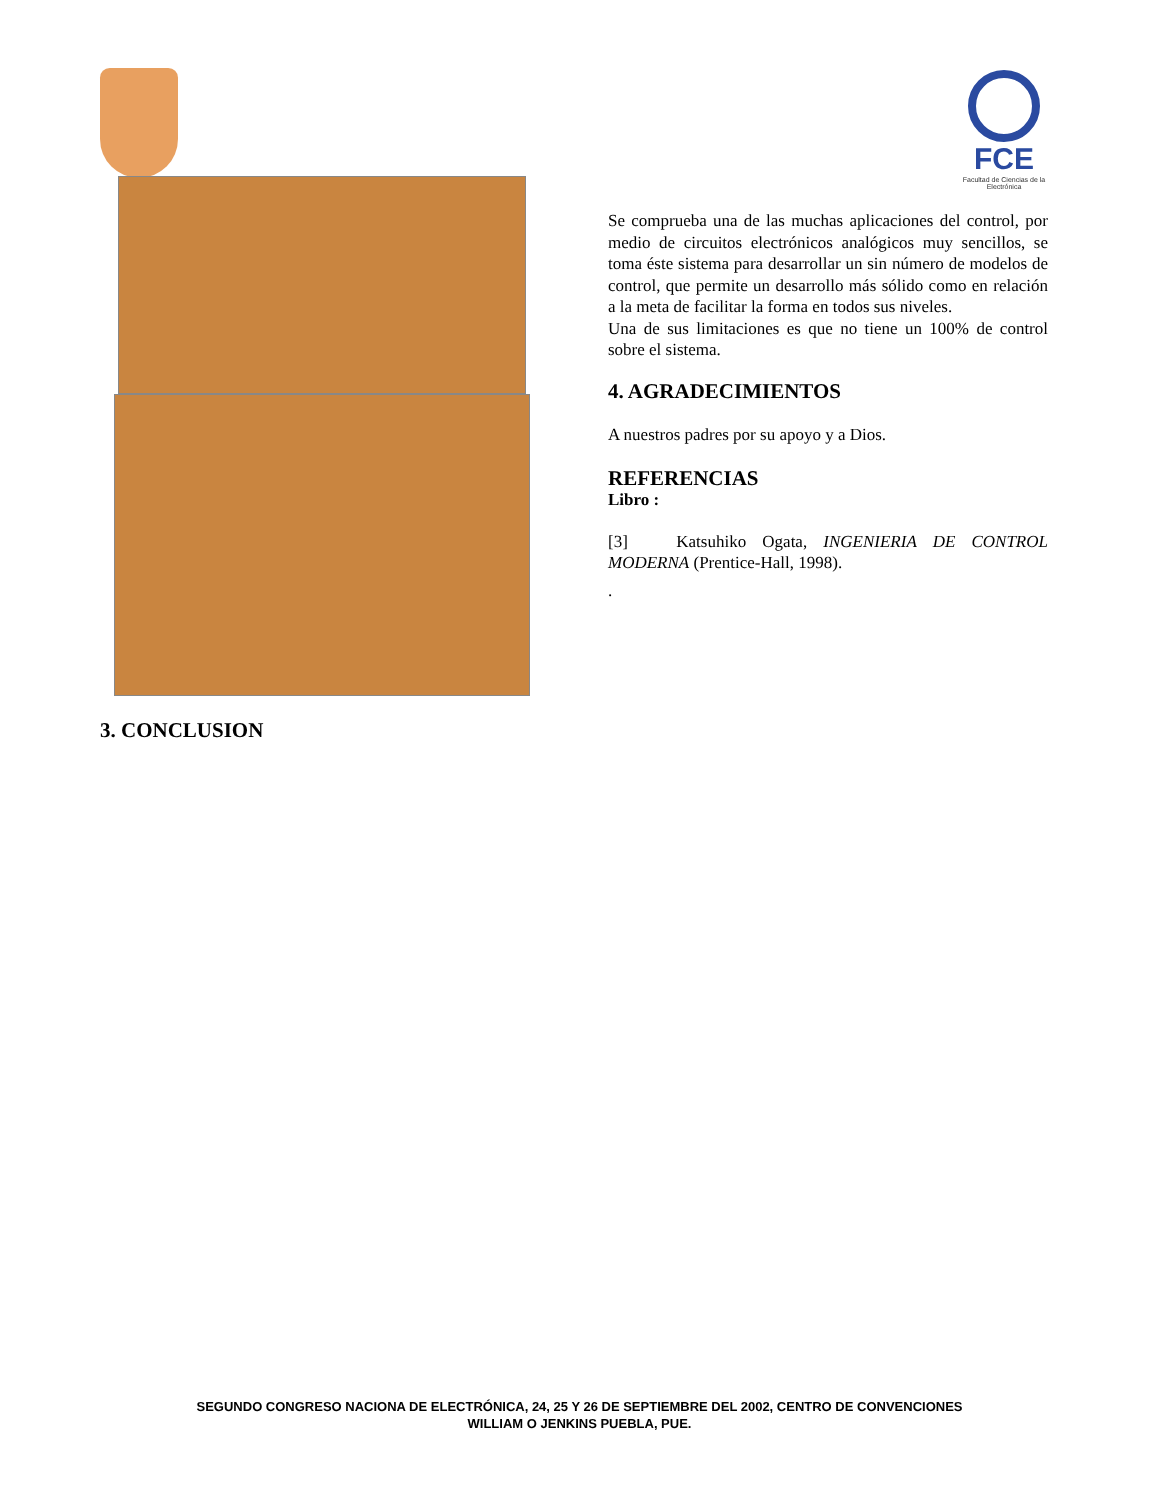FCE
Facultad de Ciencias de la Electrónica
3. CONCLUSION
Se comprueba una de las muchas aplicaciones del control, por medio de circuitos electrónicos analógicos muy sencillos, se toma éste sistema para desarrollar un sin número de modelos de control, que permite un desarrollo más sólido como en relación a la meta de facilitar la forma en todos sus niveles.
Una de sus limitaciones es que no tiene un 100% de control sobre el sistema.
4. AGRADECIMIENTOS
A nuestros padres por su apoyo y a Dios.
REFERENCIAS
Libro :
[3] Katsuhiko Ogata, INGENIERIA DE CONTROL MODERNA (Prentice-Hall, 1998).
.
SEGUNDO CONGRESO NACIONA DE ELECTRÓNICA, 24, 25 Y 26 DE SEPTIEMBRE DEL 2002, CENTRO DE CONVENCIONES
WILLIAM O JENKINS PUEBLA, PUE.